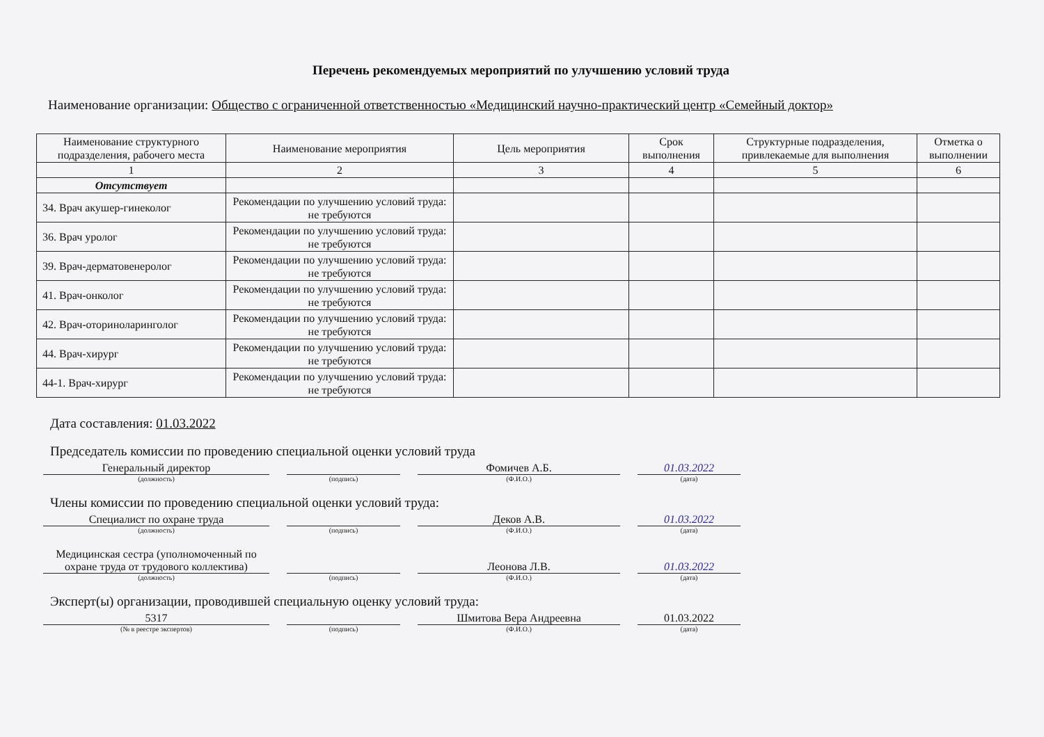Перечень рекомендуемых мероприятий по улучшению условий труда
Наименование организации: Общество с ограниченной ответственностью «Медицинский научно-практический центр «Семейный доктор»
| Наименование структурного подразделения, рабочего места | Наименование мероприятия | Цель мероприятия | Срок выполнения | Структурные подразделения, привлекаемые для выполнения | Отметка о выполнении |
| --- | --- | --- | --- | --- | --- |
| 1 | 2 | 3 | 4 | 5 | 6 |
| Отсутствует | | | | | |
| 34. Врач акушер-гинеколог | Рекомендации по улучшению условий труда: не требуются | | | | |
| 36. Врач уролог | Рекомендации по улучшению условий труда: не требуются | | | | |
| 39. Врач-дерматовенеролог | Рекомендации по улучшению условий труда: не требуются | | | | |
| 41. Врач-онколог | Рекомендации по улучшению условий труда: не требуются | | | | |
| 42. Врач-оториноларинголог | Рекомендации по улучшению условий труда: не требуются | | | | |
| 44. Врач-хирург | Рекомендации по улучшению условий труда: не требуются | | | | |
| 44-1. Врач-хирург | Рекомендации по улучшению условий труда: не требуются | | | | |
Дата составления: 01.03.2022
Председатель комиссии по проведению специальной оценки условий труда
Генеральный директор
(должность)
(подпись)
Фомичев А.Б.
(Ф.И.О.)
01.03.2022
(дата)
Члены комиссии по проведению специальной оценки условий труда:
Специалист по охране труда
(должность)
(подпись)
Деков А.В.
(Ф.И.О.)
01.03.2022
(дата)
Медицинская сестра (уполномоченный по охране труда от трудового коллектива)
(должность)
(подпись)
Леонова Л.В.
(Ф.И.О.)
01.03.2022
(дата)
Эксперт(ы) организации, проводившей специальную оценку условий труда:
5317
(№ в реестре экспертов)
(подпись)
Шмитова Вера Андреевна
(Ф.И.О.)
01.03.2022
(дата)